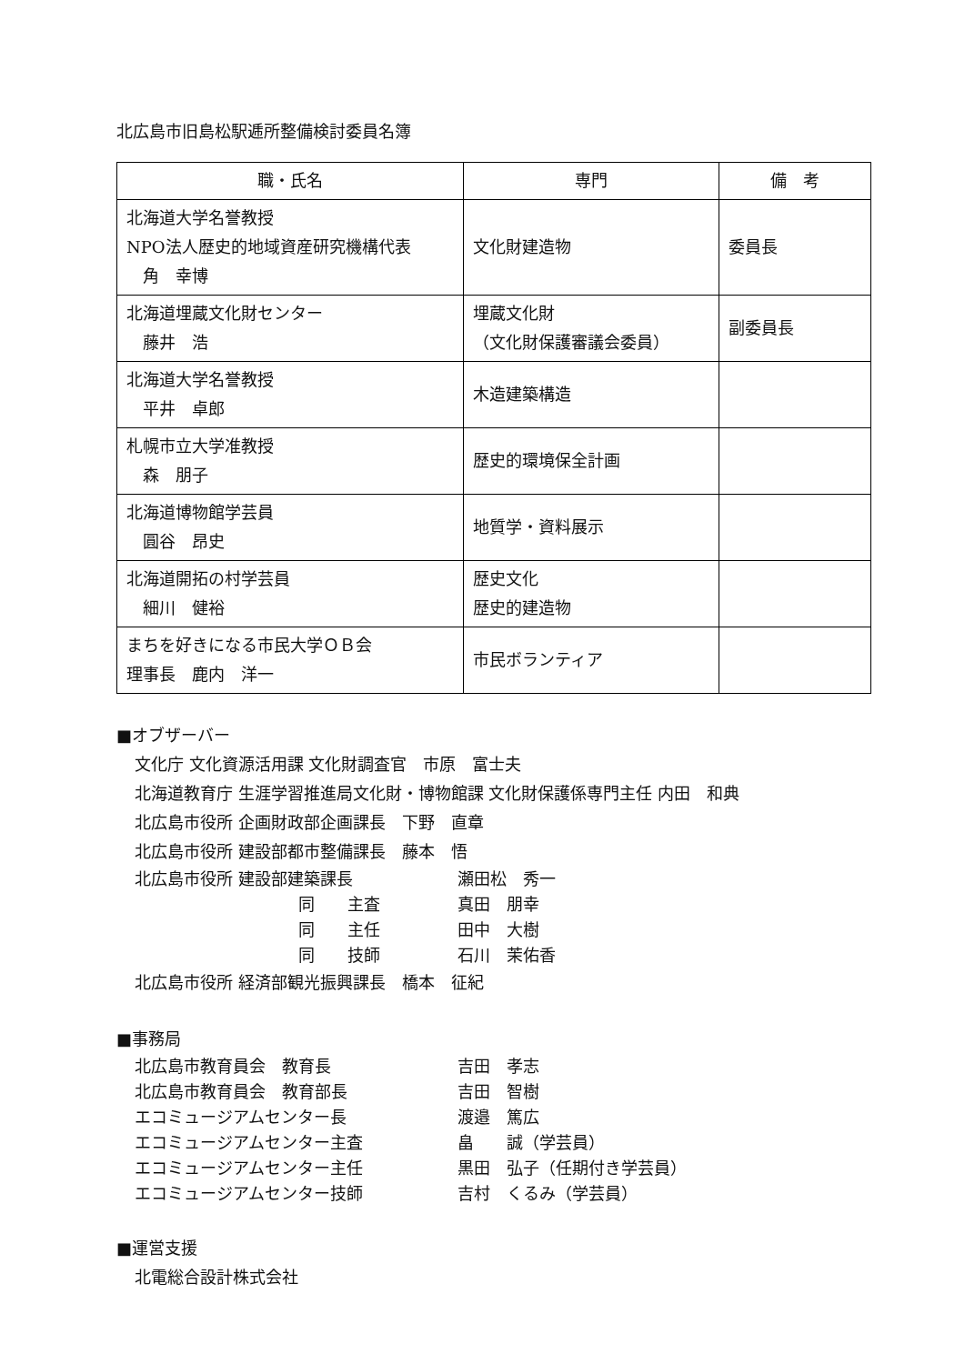北広島市旧島松駅逓所整備検討委員名簿
| 職・氏名 | 専門 | 備 考 |
| --- | --- | --- |
| 北海道大学名誉教授 NPO法人歴史的地域資産研究機構代表 角 幸博 | 文化財建造物 | 委員長 |
| 北海道埋蔵文化財センター 藤井 浩 | 埋蔵文化財 （文化財保護審議会委員） | 副委員長 |
| 北海道大学名誉教授 平井 卓郎 | 木造建築構造 | |
| 札幌市立大学准教授 森 朋子 | 歴史的環境保全計画 | |
| 北海道博物館学芸員 圓谷 昂史 | 地質学・資料展示 | |
| 北海道開拓の村学芸員 細川 健裕 | 歴史文化 歴史的建造物 | |
| まちを好きになる市民大学ＯＢ会 理事長 鹿内 洋一 | 市民ボランティア | |
■オブザーバー
文化庁 文化資源活用課 文化財調査官　市原　富士夫
北海道教育庁 生涯学習推進局文化財・博物館課 文化財保護係専門主任 内田　和典
北広島市役所 企画財政部企画課長　下野　直章
北広島市役所 建設部都市整備課長　藤本　悟
北広島市役所 建設部建築課長 瀬田松　秀一
同　　主査 真田　朋幸
同　　主任 田中　大樹
同　　技師 石川　茉佑香
北広島市役所 経済部観光振興課長　橋本　征紀
■事務局
北広島市教育員会　教育長 吉田　孝志
北広島市教育員会　教育部長 吉田　智樹
エコミュージアムセンター長 渡邉　篤広
エコミュージアムセンター主査 畠　　誠（学芸員）
エコミュージアムセンター主任 黒田　弘子（任期付き学芸員）
エコミュージアムセンター技師 吉村　くるみ（学芸員）
■運営支援
北電総合設計株式会社